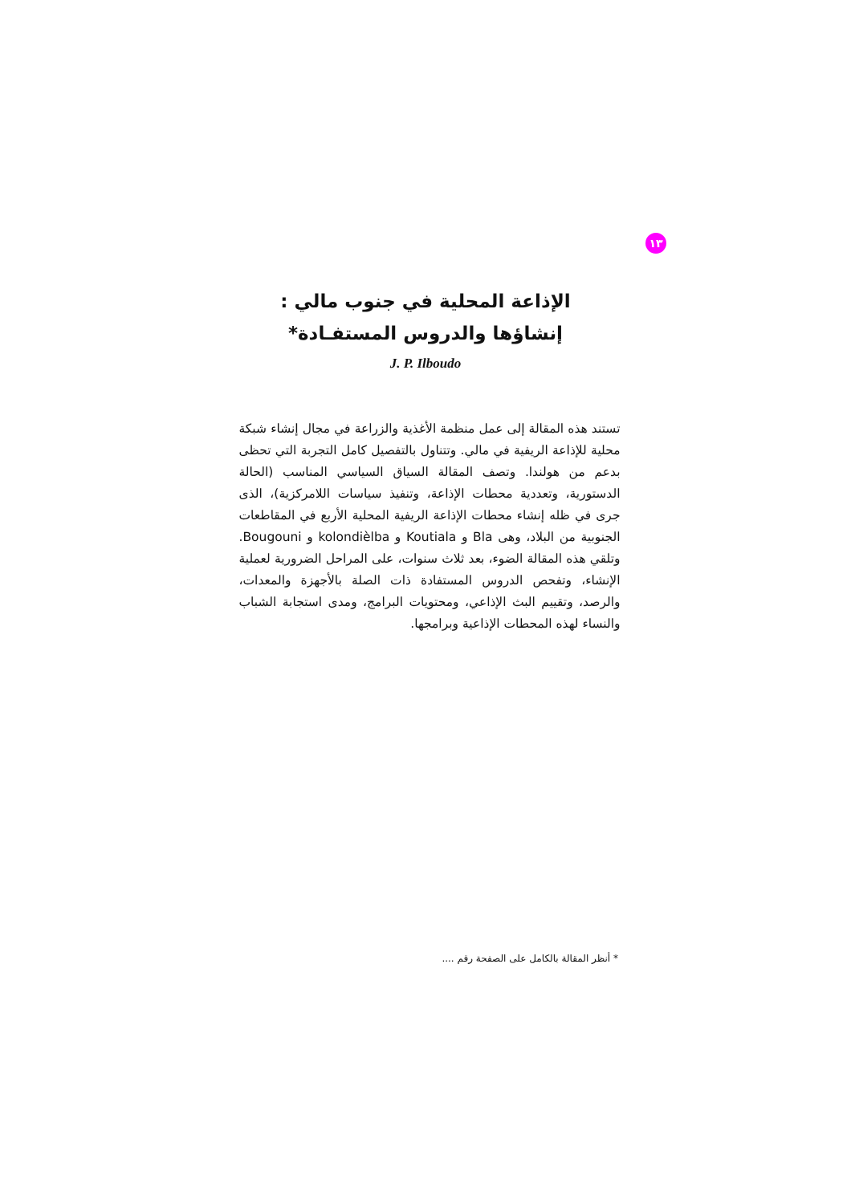١٣
الإذاعة المحلية في جنوب مالي :
إنشاؤها والدروس المستفـادة*
J. P. Ilboudo
تستند هذه المقالة إلى عمل منظمة الأغذية والزراعة في مجال إنشاء شبكة محلية للإذاعة الريفية في مالي. وتتناول بالتفصيل كامل التجربة التي تحظى بدعم من هولندا. وتصف المقالة السياق السياسي المناسب (الحالة الدستورية، وتعددية محطات الإذاعة، وتنفيذ سياسات اللامركزية)، الذى جرى في ظله إنشاء محطات الإذاعة الريفية المحلية الأربع في المقاطعات الجنوبية من البلاد، وهى Bla و Koutiala و kolondièlba و Bougouni. وتلقي هذه المقالة الضوء، بعد ثلاث سنوات، على المراحل الضرورية لعملية الإنشاء، وتفحص الدروس المستفادة ذات الصلة بالأجهزة والمعدات، والرصد، وتقييم البث الإذاعي، ومحتويات البرامج، ومدى استجابة الشباب والنساء لهذه المحطات الإذاعية وبرامجها.
* أنظر المقالة بالكامل على الصفحة رقم ....